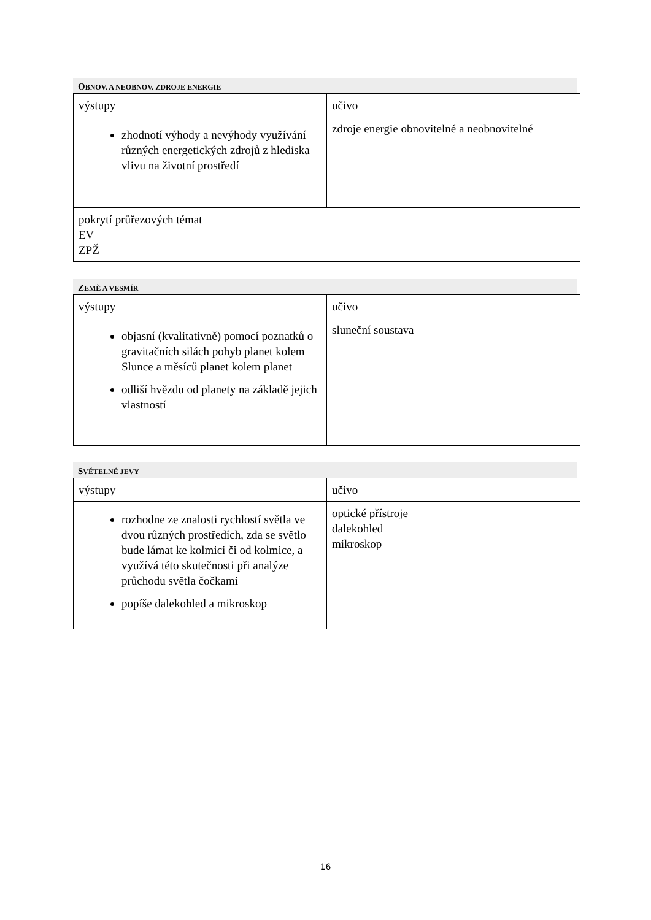OBNOV. A NEOBNOV. ZDROJE ENERGIE
| výstupy | učivo |
| zhodnotí výhody a nevýhody využívání různých energetických zdrojů z hlediska vlivu na životní prostředí | zdroje energie obnovitelné a neobnovitelné |
| pokrytí průřezových témat EV ZPŽ | |
ZEMĚ A VESMÍR
| výstupy | učivo |
| objasní (kvalitativně) pomocí poznatků o gravitačních silách pohyb planet kolem Slunce a měsíců planet kolem planet odliší hvězdu od planety na základě jejich vlastností | sluneční soustava |
SVĚTELNÉ JEVY
| výstupy | učivo |
| rozhodne ze znalosti rychlostí světla ve dvou různých prostředích, zda se světlo bude lámat ke kolmici či od kolmice, a využívá této skutečnosti při analýze průchodu světla čočkami popíše dalekohled a mikroskop | optické přístroje dalekohled mikroskop |
16